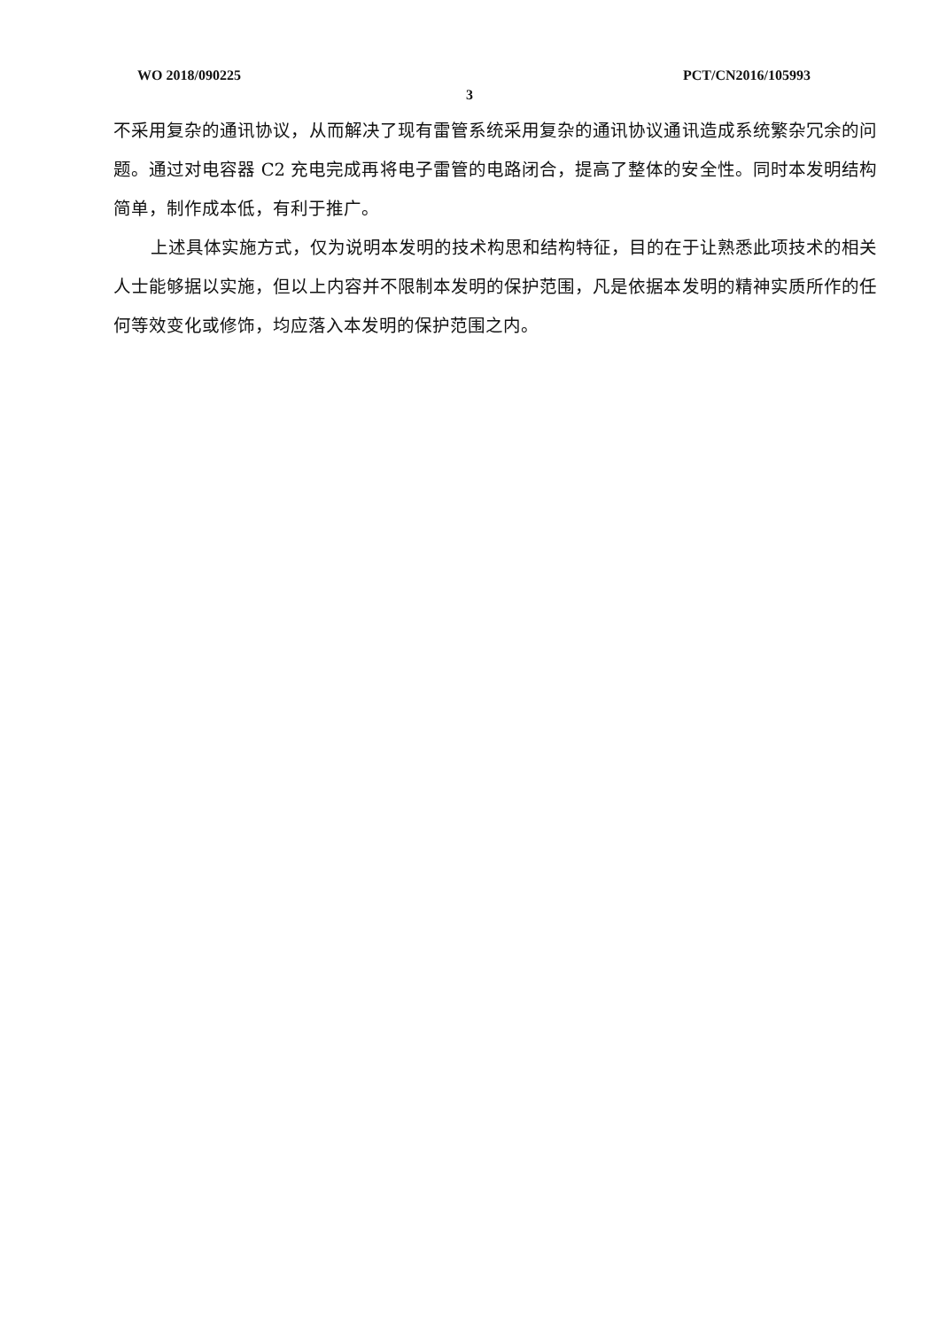WO 2018/090225 PCT/CN2016/105993
3
不采用复杂的通讯协议，从而解决了现有雷管系统采用复杂的通讯协议通讯造成系统繁杂冗余的问题。通过对电容器 C2 充电完成再将电子雷管的电路闭合，提高了整体的安全性。同时本发明结构简单，制作成本低，有利于推广。
上述具体实施方式，仅为说明本发明的技术构思和结构特征，目的在于让熟悉此项技术的相关人士能够据以实施，但以上内容并不限制本发明的保护范围，凡是依据本发明的精神实质所作的任何等效变化或修饰，均应落入本发明的保护范围之内。